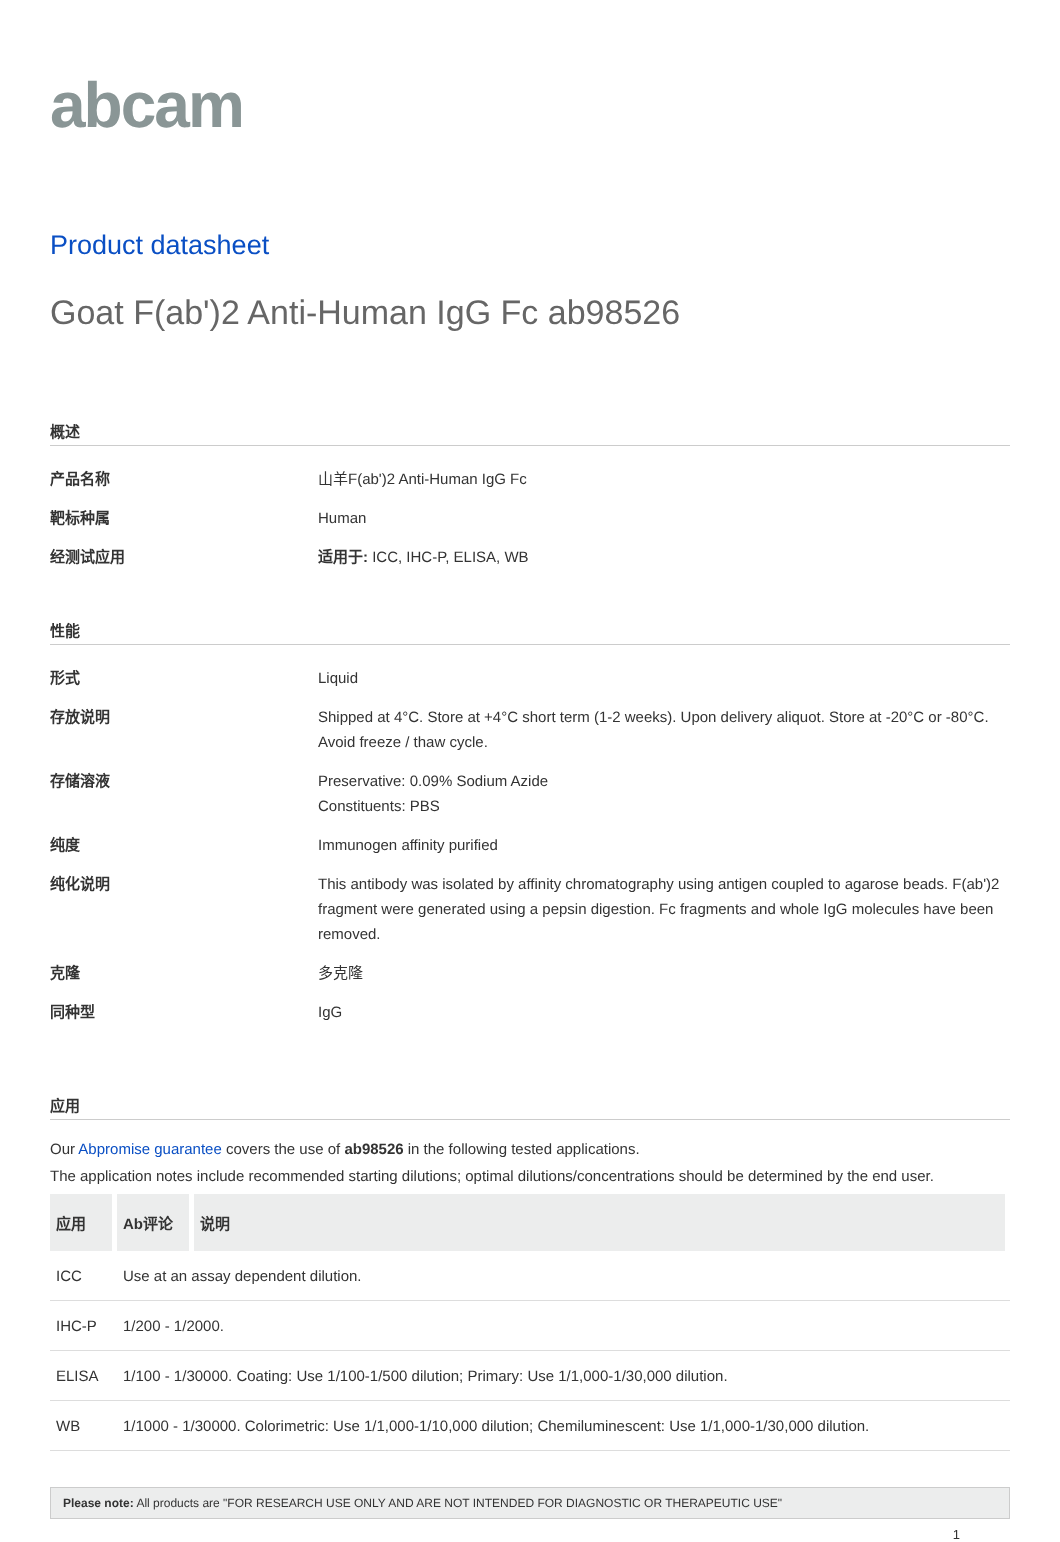abcam
Product datasheet
Goat F(ab')2 Anti-Human IgG Fc ab98526
概述
产品名称 山羊F(ab')2 Anti-Human IgG Fc
靶标种属 Human
经测试应用 适用于: ICC, IHC-P, ELISA, WB
性能
形式 Liquid
存放说明 Shipped at 4°C. Store at +4°C short term (1-2 weeks). Upon delivery aliquot. Store at -20°C or -80°C. Avoid freeze / thaw cycle.
存储溶液 Preservative: 0.09% Sodium Azide
Constituents: PBS
纯度 Immunogen affinity purified
纯化说明 This antibody was isolated by affinity chromatography using antigen coupled to agarose beads. F(ab')2 fragment were generated using a pepsin digestion. Fc fragments and whole IgG molecules have been removed.
克隆 多克隆
同种型 IgG
应用
Our Abpromise guarantee covers the use of ab98526 in the following tested applications.
The application notes include recommended starting dilutions; optimal dilutions/concentrations should be determined by the end user.
| 应用 | Ab评论 | 说明 |
| --- | --- | --- |
| ICC | Use at an assay dependent dilution. | |
| IHC-P | 1/200 - 1/2000. | |
| ELISA | 1/100 - 1/30000. Coating: Use 1/100-1/500 dilution; Primary: Use 1/1,000-1/30,000 dilution. | |
| WB | 1/1000 - 1/30000. Colorimetric: Use 1/1,000-1/10,000 dilution; Chemiluminescent: Use 1/1,000-1/30,000 dilution. | |
Please note: All products are "FOR RESEARCH USE ONLY AND ARE NOT INTENDED FOR DIAGNOSTIC OR THERAPEUTIC USE"
1